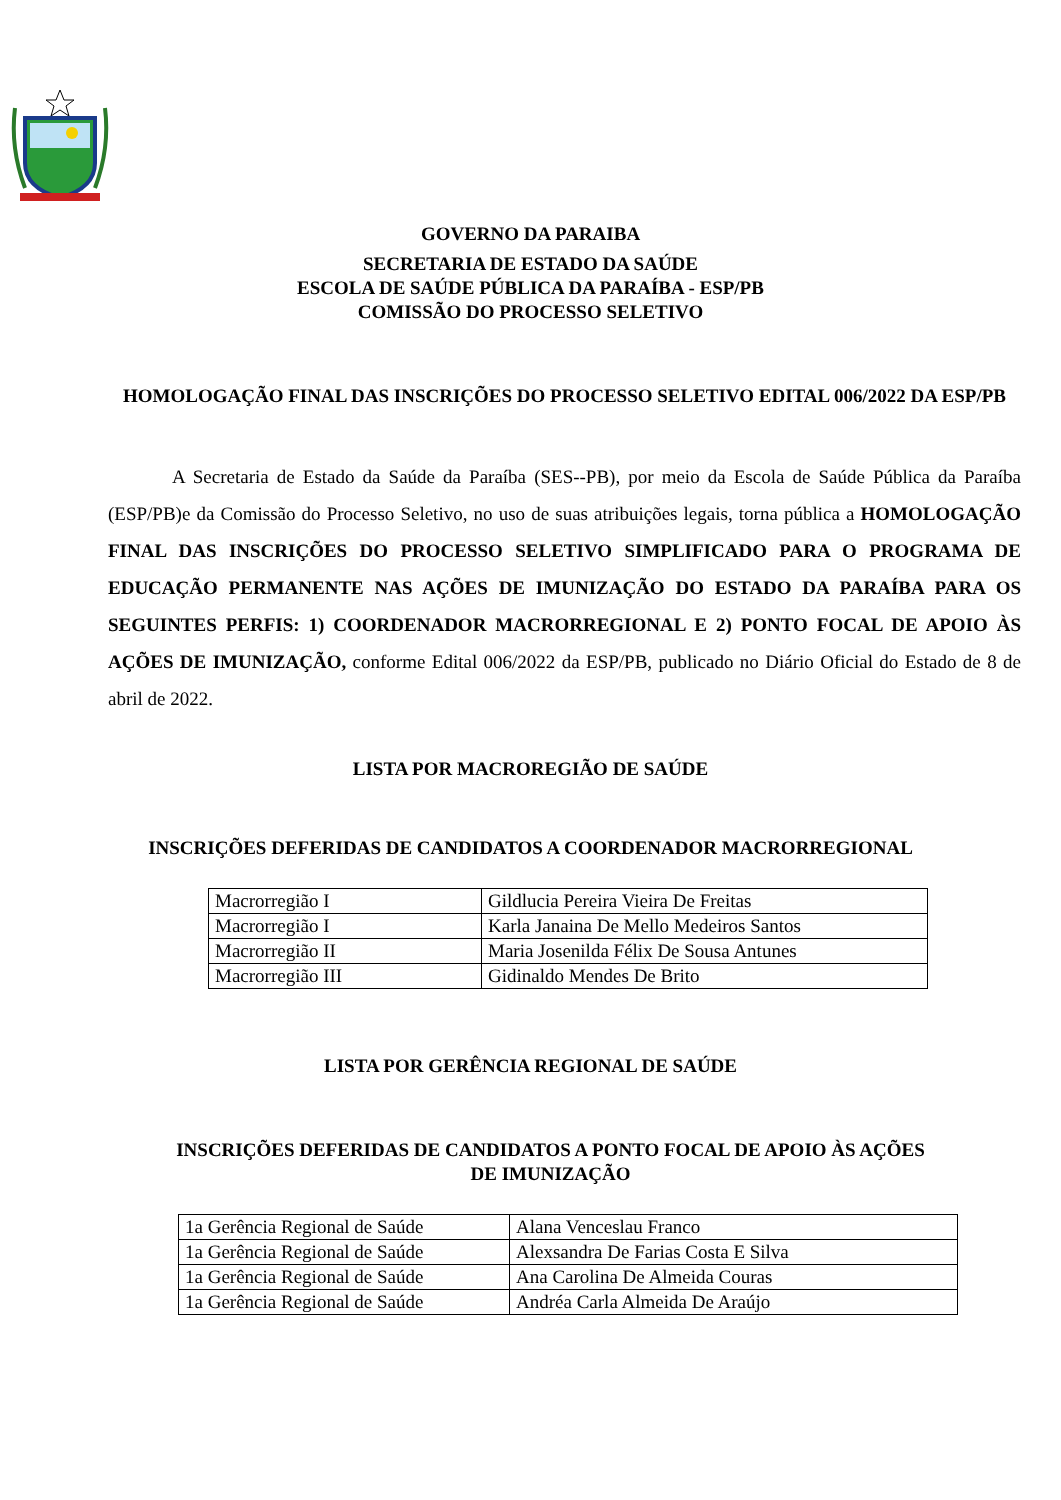GOVERNO DA PARAIBA
SECRETARIA DE ESTADO DA SAÚDE
ESCOLA DE SAÚDE PÚBLICA DA PARAÍBA - ESP/PB
COMISSÃO DO PROCESSO SELETIVO
HOMOLOGAÇÃO FINAL DAS INSCRIÇÕES DO PROCESSO SELETIVO EDITAL 006/2022 DA ESP/PB
A Secretaria de Estado da Saúde da Paraíba (SES--PB), por meio da Escola de Saúde Pública da Paraíba (ESP/PB)e da Comissão do Processo Seletivo, no uso de suas atribuições legais, torna pública a HOMOLOGAÇÃO FINAL DAS INSCRIÇÕES DO PROCESSO SELETIVO SIMPLIFICADO PARA O PROGRAMA DE EDUCAÇÃO PERMANENTE NAS AÇÕES DE IMUNIZAÇÃO DO ESTADO DA PARAÍBA PARA OS SEGUINTES PERFIS: 1) COORDENADOR MACRORREGIONAL E 2) PONTO FOCAL DE APOIO ÀS AÇÕES DE IMUNIZAÇÃO, conforme Edital 006/2022 da ESP/PB, publicado no Diário Oficial do Estado de 8 de abril de 2022.
LISTA POR MACROREGIÃO DE SAÚDE
INSCRIÇÕES DEFERIDAS DE CANDIDATOS A COORDENADOR MACRORREGIONAL
| Macrorregião I | Gildlucia Pereira Vieira De Freitas |
| Macrorregião I | Karla Janaina De Mello Medeiros Santos |
| Macrorregião II | Maria Josenilda Félix De Sousa Antunes |
| Macrorregião III | Gidinaldo Mendes De Brito |
LISTA POR GERÊNCIA REGIONAL DE SAÚDE
INSCRIÇÕES DEFERIDAS DE CANDIDATOS A PONTO FOCAL DE APOIO ÀS AÇÕES DE IMUNIZAÇÃO
| 1a Gerência Regional de Saúde | Alana Venceslau Franco |
| 1a Gerência Regional de Saúde | Alexsandra De Farias Costa E Silva |
| 1a Gerência Regional de Saúde | Ana Carolina De Almeida Couras |
| 1a Gerência Regional de Saúde | Andréa Carla Almeida De Araújo |